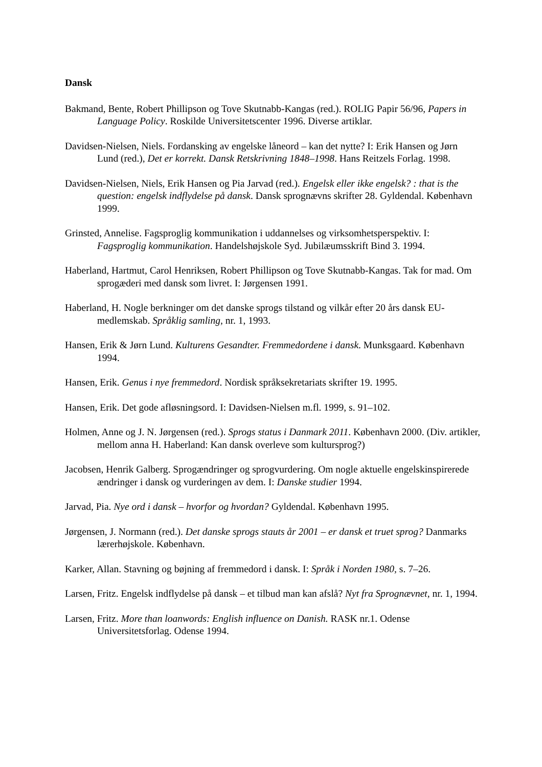Dansk
Bakmand, Bente, Robert Phillipson og Tove Skutnabb-Kangas (red.). ROLIG Papir 56/96, Papers in Language Policy. Roskilde Universitetscenter 1996. Diverse artiklar.
Davidsen-Nielsen, Niels. Fordansking av engelske låneord – kan det nytte? I: Erik Hansen og Jørn Lund (red.), Det er korrekt. Dansk Retskrivning 1848–1998. Hans Reitzels Forlag. 1998.
Davidsen-Nielsen, Niels, Erik Hansen og Pia Jarvad (red.). Engelsk eller ikke engelsk? : that is the question: engelsk indflydelse på dansk. Dansk sprognævns skrifter 28. Gyldendal. København 1999.
Grinsted, Annelise. Fagsproglig kommunikation i uddannelses og virksomhetsperspektiv. I: Fagsproglig kommunikation. Handelshøjskole Syd. Jubilæumsskrift Bind 3. 1994.
Haberland, Hartmut, Carol Henriksen, Robert Phillipson og Tove Skutnabb-Kangas. Tak for mad. Om sprogæderi med dansk som livret. I: Jørgensen 1991.
Haberland, H. Nogle berkninger om det danske sprogs tilstand og vilkår efter 20 års dansk EU-medlemskab. Språklig samling, nr. 1, 1993.
Hansen, Erik & Jørn Lund. Kulturens Gesandter. Fremmedordene i dansk. Munksgaard. København 1994.
Hansen, Erik. Genus i nye fremmedord. Nordisk språksekretariats skrifter 19. 1995.
Hansen, Erik. Det gode afløsningsord. I: Davidsen-Nielsen m.fl. 1999, s. 91–102.
Holmen, Anne og J. N. Jørgensen (red.). Sprogs status i Danmark 2011. København 2000. (Div. artikler, mellom anna H. Haberland: Kan dansk overleve som kultursprog?)
Jacobsen, Henrik Galberg. Sprogændringer og sprogvurdering. Om nogle aktuelle engelskinspirerede ændringer i dansk og vurderingen av dem. I: Danske studier 1994.
Jarvad, Pia. Nye ord i dansk – hvorfor og hvordan? Gyldendal. København 1995.
Jørgensen, J. Normann (red.). Det danske sprogs stauts år 2001 – er dansk et truet sprog? Danmarks lærerhøjskole. København.
Karker, Allan. Stavning og bøjning af fremmedord i dansk. I: Språk i Norden 1980, s. 7–26.
Larsen, Fritz. Engelsk indflydelse på dansk – et tilbud man kan afslå? Nyt fra Sprognævnet, nr. 1, 1994.
Larsen, Fritz. More than loanwords: English influence on Danish. RASK nr.1. Odense Universitetsforlag. Odense 1994.